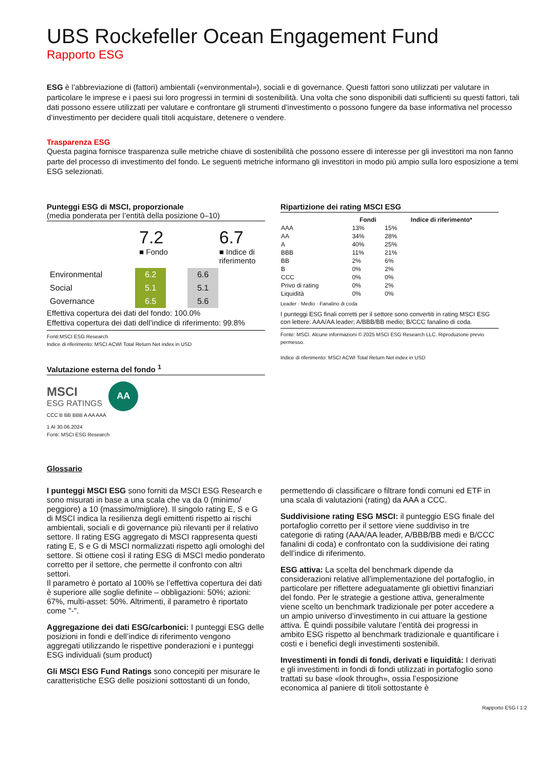UBS Rockefeller Ocean Engagement Fund
Rapporto ESG
ESG è l’abbreviazione di (fattori) ambientali («environmental»), sociali e di governance. Questi fattori sono utilizzati per valutare in particolare le imprese e i paesi sui loro progressi in termini di sostenibilità. Una volta che sono disponibili dati sufficienti su questi fattori, tali dati possono essere utilizzati per valutare e confrontare gli strumenti d’investimento o possono fungere da base informativa nel processo d’investimento per decidere quali titoli acquistare, detenere o vendere.
Trasparenza ESG
Questa pagina fornisce trasparenza sulle metriche chiave di sostenibilità che possono essere di interesse per gli investitori ma non fanno parte del processo di investimento del fondo. Le seguenti metriche informano gli investitori in modo più ampio sulla loro esposizione a temi ESG selezionati.
Punteggi ESG di MSCI, proporzionale
(media ponderata per l’entità della posizione 0–10)
7.2
■ Fondo
6.7
■ Indice di
riferimento
| Environmental | 6.2 | | 6.6 |
| Social | 5.1 | | 5.1 |
| Governance | 6.5 | | 5.6 |
Effettiva copertura dei dati del fondo: 100.0%
Effettiva copertura dei dati dell’indice di riferimento: 99.8%
Fonti:MSCI ESG Research
Indice di riferimento: MSCI ACWI Total Return Net index in USD
Valutazione esterna del fondo <sup>1</sup>
MSCI
ESG RATINGS
AA
CCC B BB BBB A AA AAA
1 Al 30.06.2024
Fonti: MSCI ESG Research
Ripartizione dei rating MSCI ESG
| | Fondi | Indice di riferimento* |
| --- | --- | --- |
| AAA | 13% | 15% |
| AA | 34% | 28% |
| A | 40% | 25% |
| BBB | 11% | 21% |
| BB | 2% | 6% |
| B | 0% | 2% |
| CCC | 0% | 0% |
| Privo di rating | 0% | 2% |
| Liquidità | 0% | 0% |
Leader · Medio · Fanalino di coda
I punteggi ESG finali corretti per il settore sono convertiti in rating MSCI ESG con lettere: AAA/AA leader; A/BBB/BB medio; B/CCC fanalino di coda.
Fonte: MSCI. Alcune informazioni © 2025 MSCI ESG Research LLC. Riproduzione previo permesso.
Indice di riferimento: MSCI ACWI Total Return Net index in USD
Glossario
I punteggi MSCI ESG sono forniti da MSCI ESG Research e sono misurati in base a una scala che va da 0 (minimo/ peggiore) a 10 (massimo/migliore). Il singolo rating E, S e G di MSCI indica la resilienza degli emittenti rispetto ai rischi ambientali, sociali e di governance più rilevanti per il relativo settore. Il rating ESG aggregato di MSCI rappresenta questi rating E, S e G di MSCI normalizzati rispetto agli omologhi del settore. Si ottiene così il rating ESG di MSCI medio ponderato corretto per il settore, che permette il confronto con altri settori.
Il parametro è portato al 100% se l’effettiva copertura dei dati è superiore alle soglie definite – obbligazioni: 50%; azioni: 67%, multi-asset: 50%. Altrimenti, il parametro è riportato come "-".
Aggregazione dei dati ESG/carbonici: I punteggi ESG delle posizioni in fondi e dell’indice di riferimento vengono aggregati utilizzando le rispettive ponderazioni e i punteggi ESG individuali (sum product)
Gli MSCI ESG Fund Ratings sono concepiti per misurare le caratteristiche ESG delle posizioni sottostanti di un fondo,
permettendo di classificare o filtrare fondi comuni ed ETF in una scala di valutazioni (rating) da AAA a CCC.
Suddivisione rating ESG MSCI: il punteggio ESG finale del portafoglio corretto per il settore viene suddiviso in tre categorie di rating (AAA/AA leader, A/BBB/BB medi e B/CCC fanalini di coda) e confrontato con la suddivisione dei rating dell’indice di riferimento.
ESG attiva: La scelta del benchmark dipende da considerazioni relative all’implementazione del portafoglio, in particolare per riflettere adeguatamente gli obiettivi finanziari del fondo. Per le strategie a gestione attiva, generalmente viene scelto un benchmark tradizionale per poter accedere a un ampio universo d’investimento in cui attuare la gestione attiva. È quindi possibile valutare l’entità dei progressi in ambito ESG rispetto al benchmark tradizionale e quantificare i costi e i benefici degli investimenti sostenibili.
Investimenti in fondi di fondi, derivati e liquidità: I derivati e gli investimenti in fondi di fondi utilizzati in portafoglio sono trattati su base «look through», ossia l’esposizione economica al paniere di titoli sottostante è
Rapporto ESG I 1:2